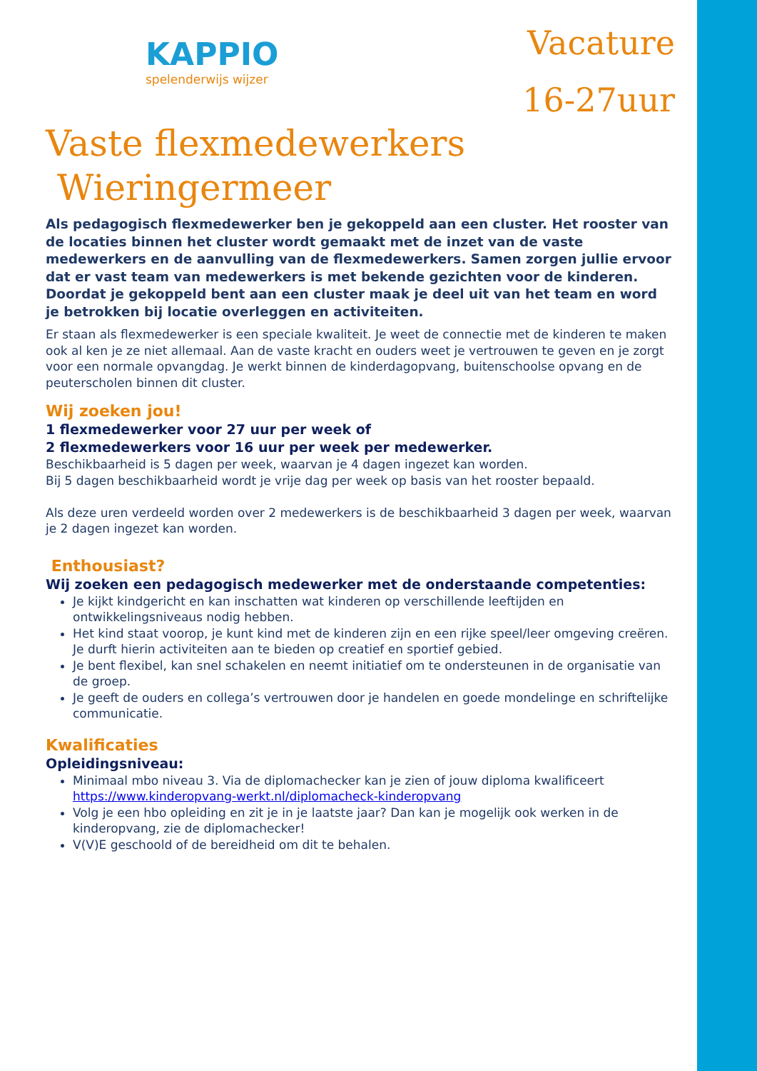KAPPIO
spelenderwijs wijzer
Vacature
16-27uur
Vaste flexmedewerkers
Wieringermeer
Als pedagogisch flexmedewerker ben je gekoppeld aan een cluster. Het rooster van de locaties binnen het cluster wordt gemaakt met de inzet van de vaste medewerkers en de aanvulling van de flexmedewerkers. Samen zorgen jullie ervoor dat er vast team van medewerkers is met bekende gezichten voor de kinderen. Doordat je gekoppeld bent aan een cluster maak je deel uit van het team en word je betrokken bij locatie overleggen en activiteiten.
Er staan als flexmedewerker is een speciale kwaliteit. Je weet de connectie met de kinderen te maken ook al ken je ze niet allemaal. Aan de vaste kracht en ouders weet je vertrouwen te geven en je zorgt voor een normale opvangdag. Je werkt binnen de kinderdagopvang, buitenschoolse opvang en de peuterscholen binnen dit cluster.
Wij zoeken jou!
1 flexmedewerker voor 27 uur per week of
2 flexmedewerkers voor 16 uur per week per medewerker.
Beschikbaarheid is 5 dagen per week, waarvan je 4 dagen ingezet kan worden.
Bij 5 dagen beschikbaarheid wordt je vrije dag per week op basis van het rooster bepaald.
Als deze uren verdeeld worden over 2 medewerkers is de beschikbaarheid 3 dagen per week, waarvan je 2 dagen ingezet kan worden.
Enthousiast?
Wij zoeken een pedagogisch medewerker met de onderstaande competenties:
Je kijkt kindgericht en kan inschatten wat kinderen op verschillende leeftijden en ontwikkelingsniveaus nodig hebben.
Het kind staat voorop, je kunt kind met de kinderen zijn en een rijke speel/leer omgeving creëren. Je durft hierin activiteiten aan te bieden op creatief en sportief gebied.
Je bent flexibel, kan snel schakelen en neemt initiatief om te ondersteunen in de organisatie van de groep.
Je geeft de ouders en collega’s vertrouwen door je handelen en goede mondelinge en schriftelijke communicatie.
Kwalificaties
Opleidingsniveau:
Minimaal mbo niveau 3. Via de diplomachecker kan je zien of jouw diploma kwalificeert https://www.kinderopvang-werkt.nl/diplomacheck-kinderopvang
Volg je een hbo opleiding en zit je in je laatste jaar? Dan kan je mogelijk ook werken in de kinderopvang, zie de diplomachecker!
V(V)E geschoold of de bereidheid om dit te behalen.